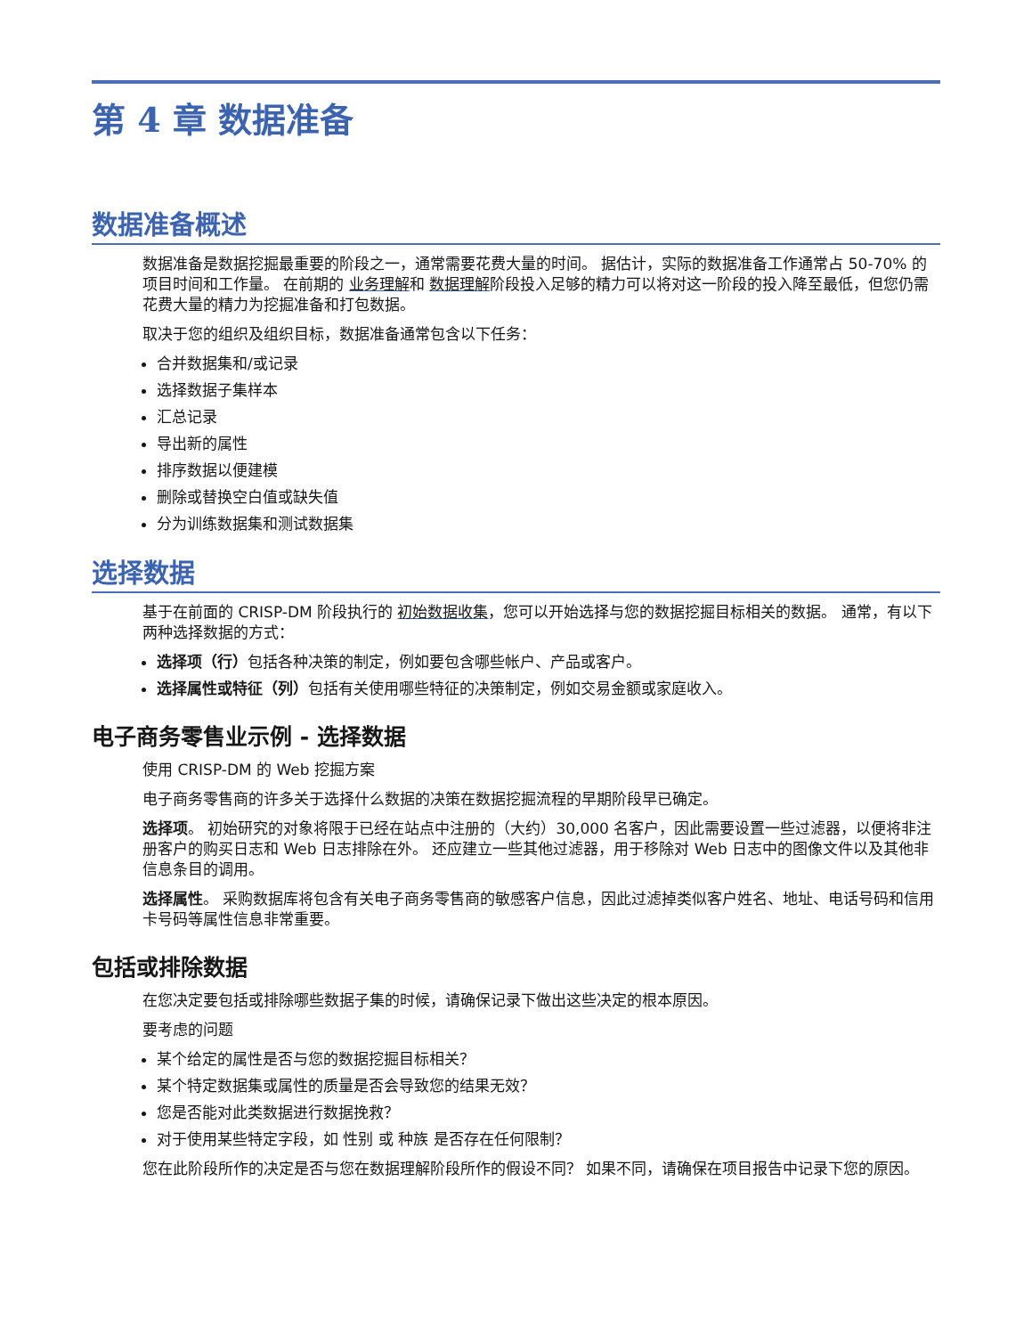第 4 章 数据准备
数据准备概述
数据准备是数据挖掘最重要的阶段之一，通常需要花费大量的时间。 据估计，实际的数据准备工作通常占 50-70% 的项目时间和工作量。 在前期的 业务理解和 数据理解阶段投入足够的精力可以将对这一阶段的投入降至最低，但您仍需花费大量的精力为挖掘准备和打包数据。
取决于您的组织及组织目标，数据准备通常包含以下任务：
合并数据集和/或记录
选择数据子集样本
汇总记录
导出新的属性
排序数据以便建模
删除或替换空白值或缺失值
分为训练数据集和测试数据集
选择数据
基于在前面的 CRISP-DM 阶段执行的 初始数据收集，您可以开始选择与您的数据挖掘目标相关的数据。 通常，有以下两种选择数据的方式：
选择项（行）包括各种决策的制定，例如要包含哪些帐户、产品或客户。
选择属性或特征（列）包括有关使用哪些特征的决策制定，例如交易金额或家庭收入。
电子商务零售业示例 - 选择数据
使用 CRISP-DM 的 Web 挖掘方案
电子商务零售商的许多关于选择什么数据的决策在数据挖掘流程的早期阶段早已确定。
选择项。 初始研究的对象将限于已经在站点中注册的（大约）30,000 名客户，因此需要设置一些过滤器，以便将非注册客户的购买日志和 Web 日志排除在外。 还应建立一些其他过滤器，用于移除对 Web 日志中的图像文件以及其他非信息条目的调用。
选择属性。 采购数据库将包含有关电子商务零售商的敏感客户信息，因此过滤掉类似客户姓名、地址、电话号码和信用卡号码等属性信息非常重要。
包括或排除数据
在您决定要包括或排除哪些数据子集的时候，请确保记录下做出这些决定的根本原因。
要考虑的问题
某个给定的属性是否与您的数据挖掘目标相关？
某个特定数据集或属性的质量是否会导致您的结果无效？
您是否能对此类数据进行数据挽救？
对于使用某些特定字段，如 性别 或 种族 是否存在任何限制？
您在此阶段所作的决定是否与您在数据理解阶段所作的假设不同？ 如果不同，请确保在项目报告中记录下您的原因。